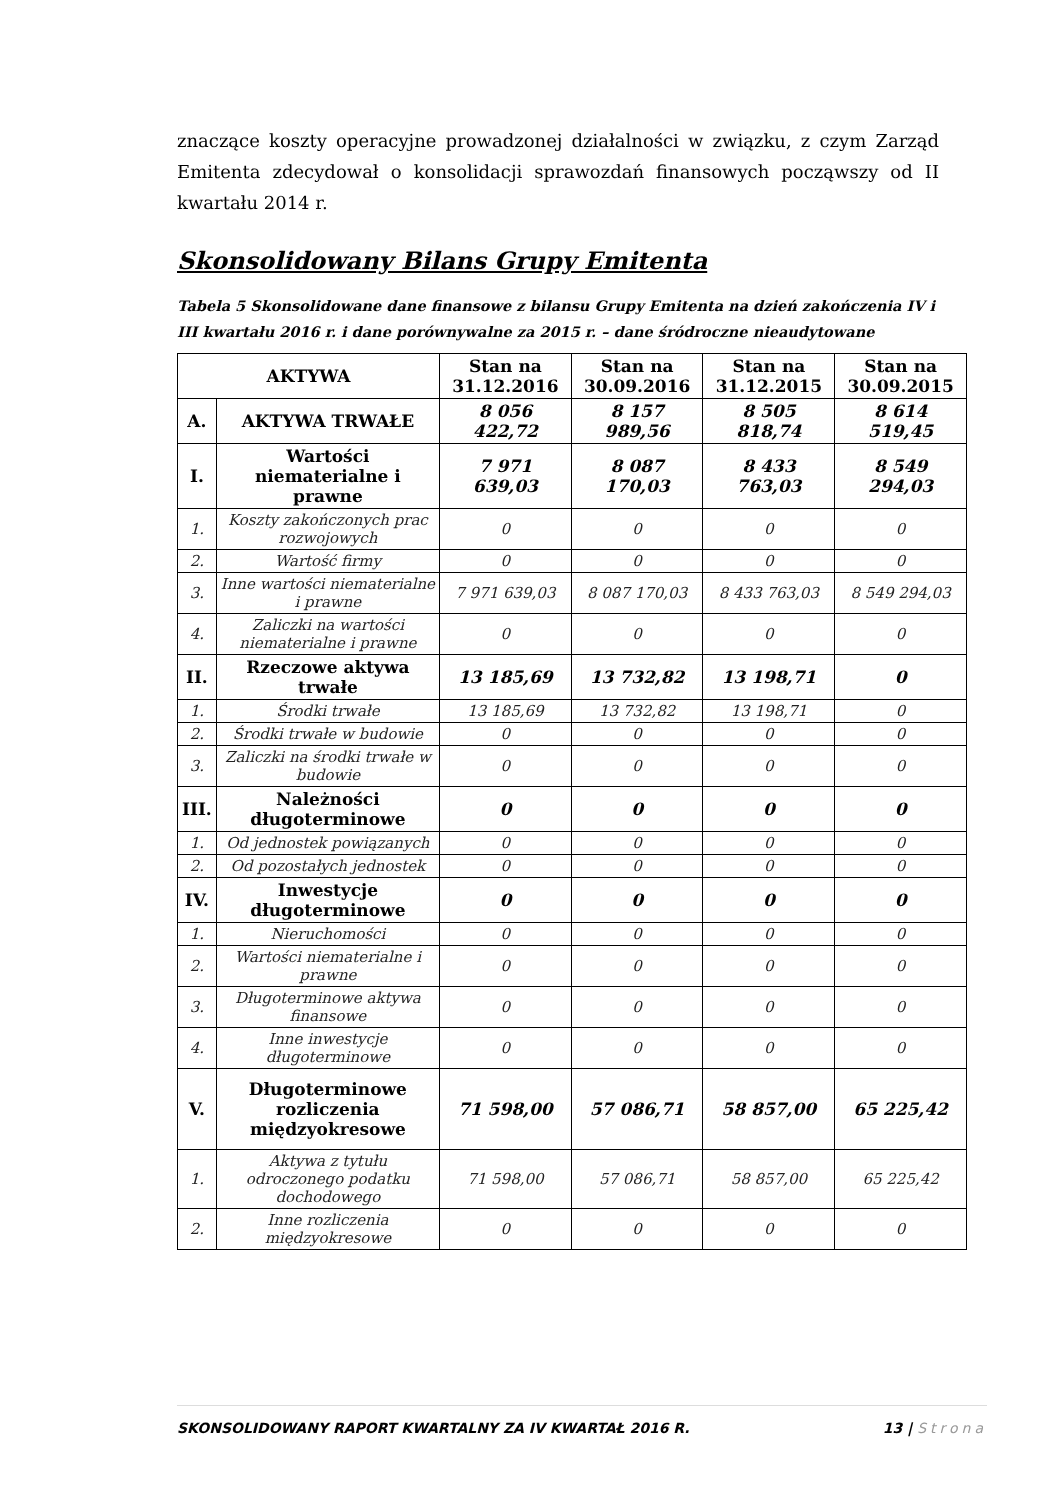znaczące koszty operacyjne prowadzonej działalności w związku, z czym Zarząd Emitenta zdecydował o konsolidacji sprawozdań finansowych począwszy od II kwartału 2014 r.
Skonsolidowany Bilans Grupy Emitenta
Tabela 5 Skonsolidowane dane finansowe z bilansu Grupy Emitenta na dzień zakończenia IV i III kwartału 2016 r. i dane porównywalne za 2015 r. – dane śródroczne nieaudytowane
| AKTYWA | | Stan na 31.12.2016 | Stan na 30.09.2016 | Stan na 31.12.2015 | Stan na 30.09.2015 |
| --- | --- | --- | --- | --- | --- |
| A. | AKTYWA TRWAŁE | 8 056 422,72 | 8 157 989,56 | 8 505 818,74 | 8 614 519,45 |
| I. | Wartości niematerialne i prawne | 7 971 639,03 | 8 087 170,03 | 8 433 763,03 | 8 549 294,03 |
| 1. | Koszty zakończonych prac rozwojowych | 0 | 0 | 0 | 0 |
| 2. | Wartość firmy | 0 | 0 | 0 | 0 |
| 3. | Inne wartości niematerialne i prawne | 7 971 639,03 | 8 087 170,03 | 8 433 763,03 | 8 549 294,03 |
| 4. | Zaliczki na wartości niematerialne i prawne | 0 | 0 | 0 | 0 |
| II. | Rzeczowe aktywa trwałe | 13 185,69 | 13 732,82 | 13 198,71 | 0 |
| 1. | Środki trwałe | 13 185,69 | 13 732,82 | 13 198,71 | 0 |
| 2. | Środki trwałe w budowie | 0 | 0 | 0 | 0 |
| 3. | Zaliczki na środki trwałe w budowie | 0 | 0 | 0 | 0 |
| III. | Należności długoterminowe | 0 | 0 | 0 | 0 |
| 1. | Od jednostek powiązanych | 0 | 0 | 0 | 0 |
| 2. | Od pozostałych jednostek | 0 | 0 | 0 | 0 |
| IV. | Inwestycje długoterminowe | 0 | 0 | 0 | 0 |
| 1. | Nieruchomości | 0 | 0 | 0 | 0 |
| 2. | Wartości niematerialne i prawne | 0 | 0 | 0 | 0 |
| 3. | Długoterminowe aktywa finansowe | 0 | 0 | 0 | 0 |
| 4. | Inne inwestycje długoterminowe | 0 | 0 | 0 | 0 |
| V. | Długoterminowe rozliczenia międzyokresowe | 71 598,00 | 57 086,71 | 58 857,00 | 65 225,42 |
| 1. | Aktywa z tytułu odroczonego podatku dochodowego | 71 598,00 | 57 086,71 | 58 857,00 | 65 225,42 |
| 2. | Inne rozliczenia międzyokresowe | 0 | 0 | 0 | 0 |
SKONSOLIDOWANY RAPORT KWARTALNY ZA IV KWARTAŁ 2016 R. 13 | Strona